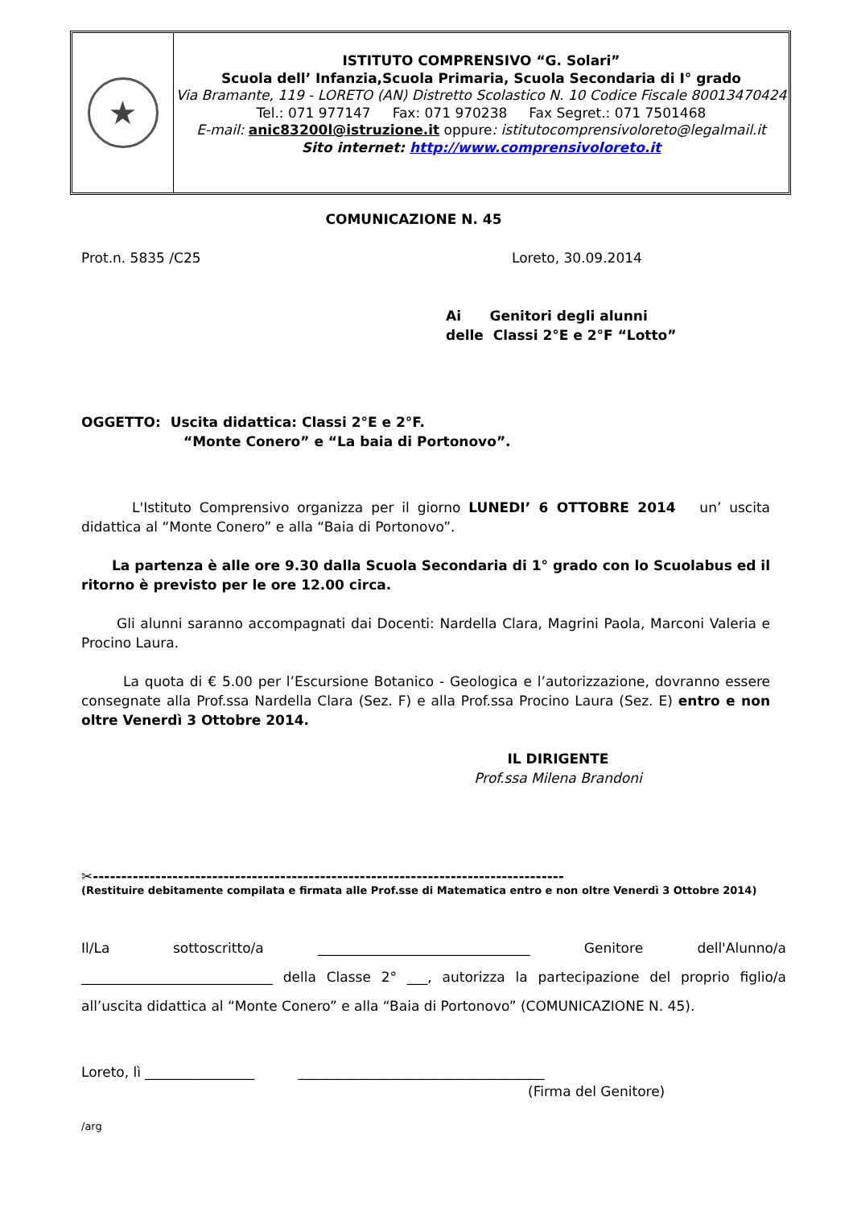★
ISTITUTO COMPRENSIVO “G. Solari”
Scuola dell’ Infanzia,Scuola Primaria, Scuola Secondaria di I° grado
Via Bramante, 119 - LORETO (AN) Distretto Scolastico N. 10 Codice Fiscale 80013470424
Tel.: 071 977147 Fax: 071 970238 Fax Segret.: 071 7501468
E-mail: anic83200l@istruzione.it oppure: istitutocomprensivoloreto@legalmail.it
Sito internet: http://www.comprensivoloreto.it
COMUNICAZIONE N. 45
Prot.n. 5835 /C25 Loreto, 30.09.2014
Ai Genitori degli alunni
delle Classi 2°E e 2°F “Lotto”
OGGETTO: Uscita didattica: Classi 2°E e 2°F.
“Monte Conero” e “La baia di Portonovo”.
L'Istituto Comprensivo organizza per il giorno LUNEDI’ 6 OTTOBRE 2014 un’ uscita didattica al “Monte Conero” e alla “Baia di Portonovo”.
La partenza è alle ore 9.30 dalla Scuola Secondaria di 1° grado con lo Scuolabus ed il ritorno è previsto per le ore 12.00 circa.
Gli alunni saranno accompagnati dai Docenti: Nardella Clara, Magrini Paola, Marconi Valeria e Procino Laura.
La quota di € 5.00 per l’Escursione Botanico - Geologica e l’autorizzazione, dovranno essere consegnate alla Prof.ssa Nardella Clara (Sez. F) e alla Prof.ssa Procino Laura (Sez. E) entro e non oltre Venerdì 3 Ottobre 2014.
IL DIRIGENTE
Prof.ssa Milena Brandoni
✂-----------------------------------------------------------------------------------
(Restituire debitamente compilata e firmata alle Prof.sse di Matematica entro e non oltre Venerdì 3 Ottobre 2014)
Il/La sottoscritto/a _______________________________ Genitore dell'Alunno/a ____________________________ della Classe 2° ___, autorizza la partecipazione del proprio figlio/a all’uscita didattica al “Monte Conero” e alla “Baia di Portonovo” (COMUNICAZIONE N. 45).
Loreto, lì ________________ ____________________________________
(Firma del Genitore)
/arg